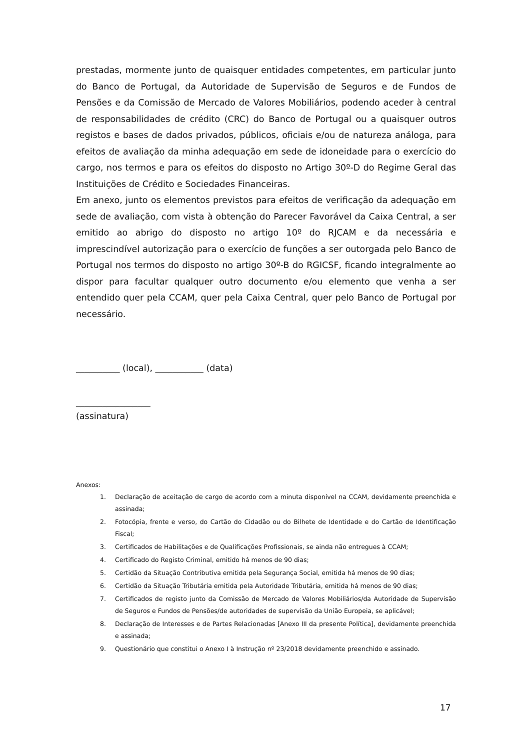prestadas, mormente junto de quaisquer entidades competentes, em particular junto do Banco de Portugal, da Autoridade de Supervisão de Seguros e de Fundos de Pensões e da Comissão de Mercado de Valores Mobiliários, podendo aceder à central de responsabilidades de crédito (CRC) do Banco de Portugal ou a quaisquer outros registos e bases de dados privados, públicos, oficiais e/ou de natureza análoga, para efeitos de avaliação da minha adequação em sede de idoneidade para o exercício do cargo, nos termos e para os efeitos do disposto no Artigo 30º-D do Regime Geral das Instituições de Crédito e Sociedades Financeiras.
Em anexo, junto os elementos previstos para efeitos de verificação da adequação em sede de avaliação, com vista à obtenção do Parecer Favorável da Caixa Central, a ser emitido ao abrigo do disposto no artigo 10º do RJCAM e da necessária e imprescindível autorização para o exercício de funções a ser outorgada pelo Banco de Portugal nos termos do disposto no artigo 30º-B do RGICSF, ficando integralmente ao dispor para facultar qualquer outro documento e/ou elemento que venha a ser entendido quer pela CCAM, quer pela Caixa Central, quer pelo Banco de Portugal por necessário.
__________ (local), ___________ (data)
_________________
(assinatura)
Anexos:
1. Declaração de aceitação de cargo de acordo com a minuta disponível na CCAM, devidamente preenchida e assinada;
2. Fotocópia, frente e verso, do Cartão do Cidadão ou do Bilhete de Identidade e do Cartão de Identificação Fiscal;
3. Certificados de Habilitações e de Qualificações Profissionais, se ainda não entregues à CCAM;
4. Certificado do Registo Criminal, emitido há menos de 90 dias;
5. Certidão da Situação Contributiva emitida pela Segurança Social, emitida há menos de 90 dias;
6. Certidão da Situação Tributária emitida pela Autoridade Tributária, emitida há menos de 90 dias;
7. Certificados de registo junto da Comissão de Mercado de Valores Mobiliários/da Autoridade de Supervisão de Seguros e Fundos de Pensões/de autoridades de supervisão da União Europeia, se aplicável;
8. Declaração de Interesses e de Partes Relacionadas [Anexo III da presente Política], devidamente preenchida e assinada;
9. Questionário que constitui o Anexo I à Instrução nº 23/2018 devidamente preenchido e assinado.
17